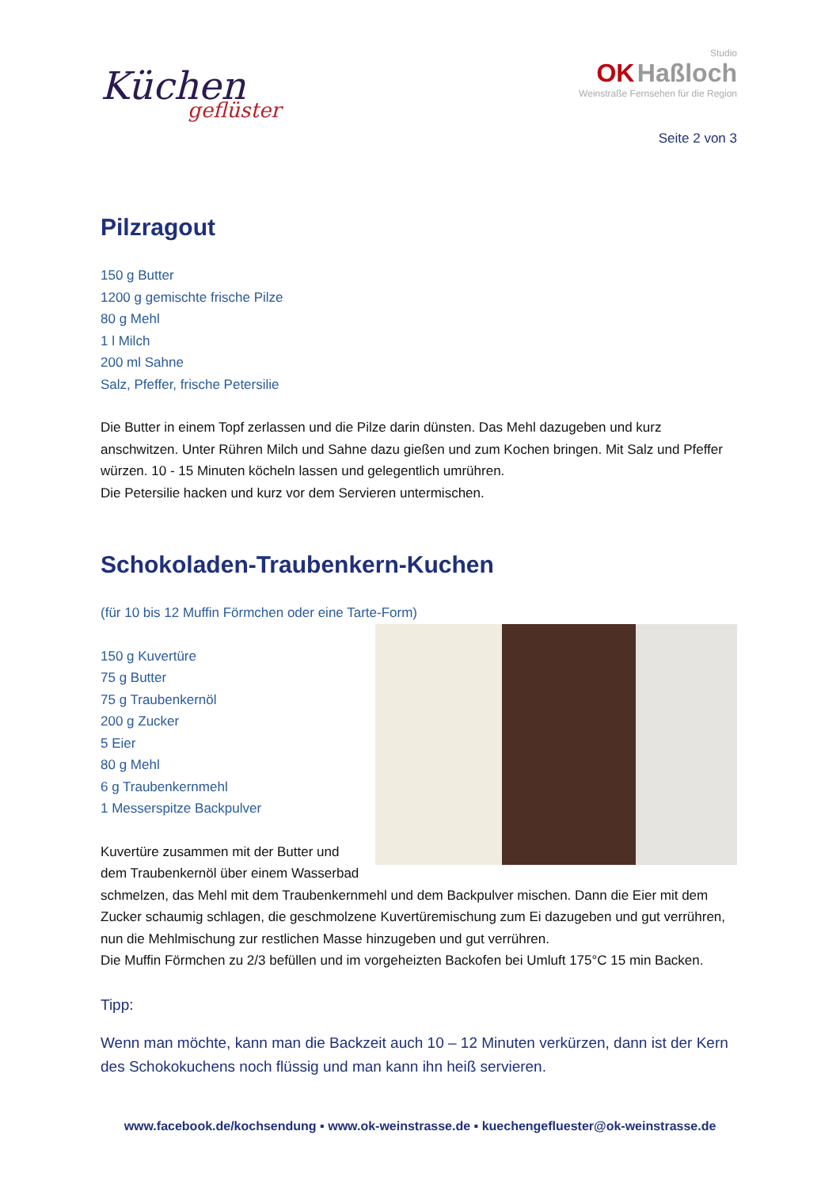Küchen
geflüster
Studio
OK Haßloch
Weinstraße Fernsehen für die Region
Seite 2 von 3
Pilzragout
150 g Butter
1200 g gemischte frische Pilze
80 g Mehl
1 l Milch
200 ml Sahne
Salz, Pfeffer, frische Petersilie
Die Butter in einem Topf zerlassen und die Pilze darin dünsten. Das Mehl dazugeben und kurz anschwitzen. Unter Rühren Milch und Sahne dazu gießen und zum Kochen bringen. Mit Salz und Pfeffer würzen. 10 - 15 Minuten köcheln lassen und gelegentlich umrühren.
Die Petersilie hacken und kurz vor dem Servieren untermischen.
Schokoladen-Traubenkern-Kuchen
(für 10 bis 12 Muffin Förmchen oder eine Tarte-Form)
150 g Kuvertüre
75 g Butter
75 g Traubenkernöl
200 g Zucker
5 Eier
80 g Mehl
6 g Traubenkernmehl
1 Messerspitze Backpulver
Kuvertüre zusammen mit der Butter und dem Traubenkernöl über einem Wasserbad schmelzen, das Mehl mit dem Traubenkernmehl und dem Backpulver mischen. Dann die Eier mit dem Zucker schaumig schlagen, die geschmolzene Kuvertüremischung zum Ei dazugeben und gut verrühren, nun die Mehlmischung zur restlichen Masse hinzugeben und gut verrühren.
Die Muffin Förmchen zu 2/3 befüllen und im vorgeheizten Backofen bei Umluft 175°C 15 min Backen.
Tipp:
Wenn man möchte, kann man die Backzeit auch 10 – 12 Minuten verkürzen, dann ist der Kern des Schokokuchens noch flüssig und man kann ihn heiß servieren.
www.facebook.de/kochsendung ▪ www.ok-weinstrasse.de ▪ kuechengefluester@ok-weinstrasse.de